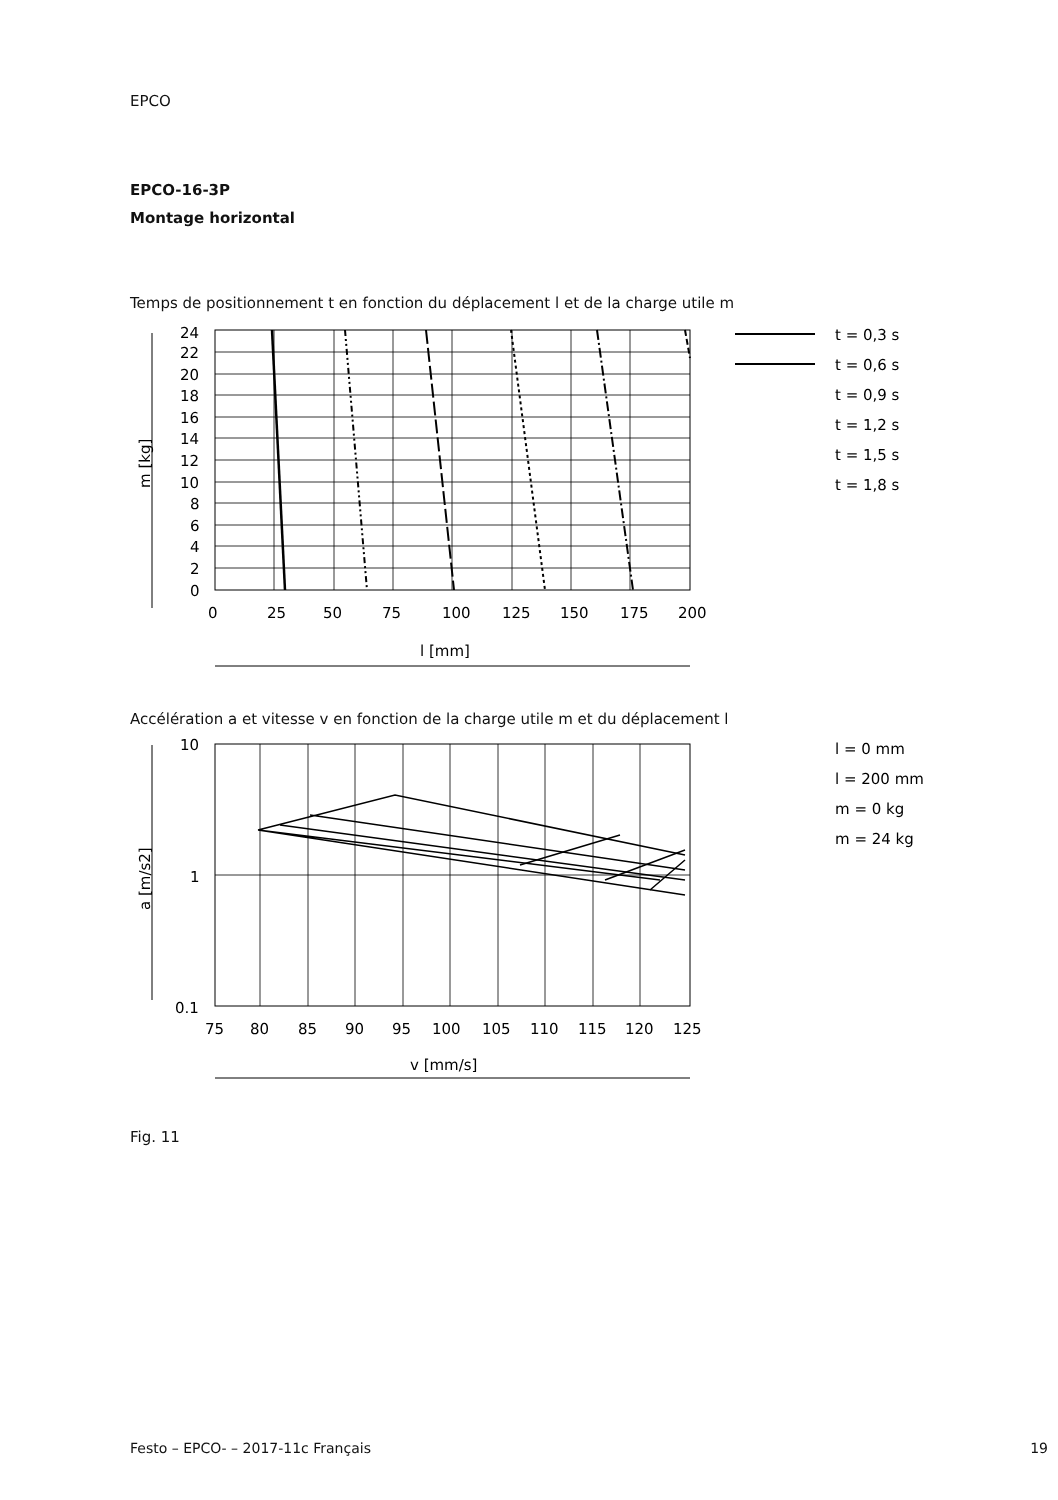EPCO
EPCO-16-3P
Montage horizontal
Temps de positionnement t en fonction du déplacement l et de la charge utile m
t = 0,3 s
t = 0,6 s
t = 0,9 s
t = 1,2 s
t = 1,5 s
t = 1,8 s
0
25
50
75
100
125
150
175
200
l [mm]
24
22
20
18
16
14
12
10
8
6
4
2
0
m [kg]
Accélération a et vitesse v en fonction de la charge utile m et du déplacement l
l = 0 mm
l = 200 mm
m = 0 kg
m = 24 kg
10
1
0.1
75
80
85
90
95
100
105
110
115
120
125
v [mm/s]
a [m/s2]
Fig. 11
Festo – EPCO- – 2017-11c Français 19